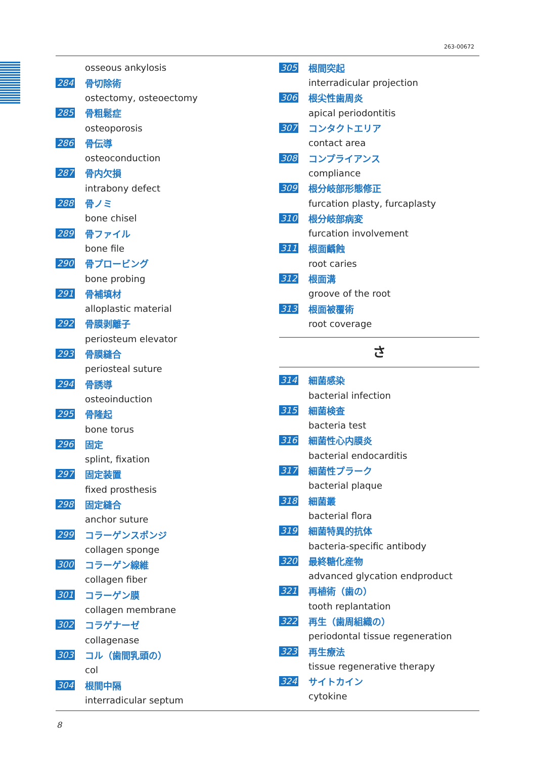263-00672
osseous ankylosis
284 骨切除術
ostectomy, osteoectomy
285 骨粗鬆症
osteoporosis
286 骨伝導
osteoconduction
287 骨内欠損
intrabony defect
288 骨ノミ
bone chisel
289 骨ファイル
bone file
290 骨プロービング
bone probing
291 骨補填材
alloplastic material
292 骨膜剥離子
periosteum elevator
293 骨膜縫合
periosteal suture
294 骨誘導
osteoinduction
295 骨隆起
bone torus
296 固定
splint, fixation
297 固定装置
fixed prosthesis
298 固定縫合
anchor suture
299 コラーゲンスポンジ
collagen sponge
300 コラーゲン線維
collagen fiber
301 コラーゲン膜
collagen membrane
302 コラゲナーゼ
collagenase
303 コル（歯間乳頭の）
col
304 根間中隔
interradicular septum
305 根間突起
interradicular projection
306 根尖性歯周炎
apical periodontitis
307 コンタクトエリア
contact area
308 コンプライアンス
compliance
309 根分岐部形態修正
furcation plasty, furcaplasty
310 根分岐部病変
furcation involvement
311 根面齲蝕
root caries
312 根面溝
groove of the root
313 根面被覆術
root coverage
さ
314 細菌感染
bacterial infection
315 細菌検査
bacteria test
316 細菌性心内膜炎
bacterial endocarditis
317 細菌性プラーク
bacterial plaque
318 細菌叢
bacterial flora
319 細菌特異的抗体
bacteria-specific antibody
320 最終糖化産物
advanced glycation endproduct
321 再植術（歯の）
tooth replantation
322 再生（歯周組織の）
periodontal tissue regeneration
323 再生療法
tissue regenerative therapy
324 サイトカイン
cytokine
8